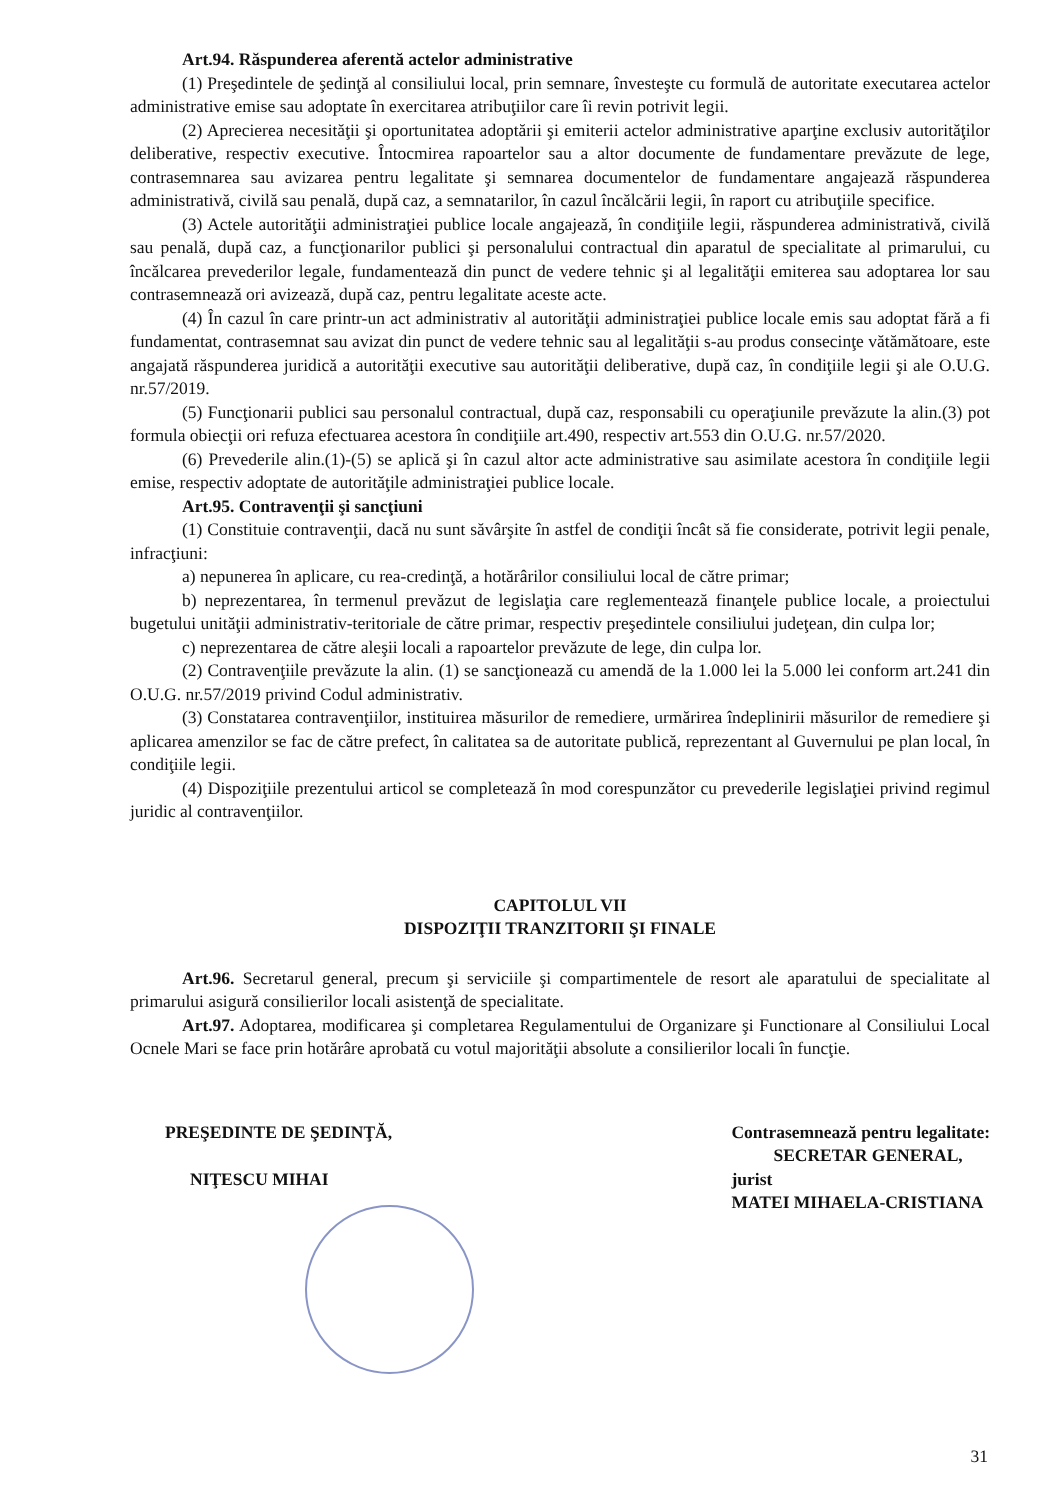Art.94. Răspunderea aferentă actelor administrative
(1) Preşedintele de şedinţă al consiliului local, prin semnare, învesteşte cu formulă de autoritate executarea actelor administrative emise sau adoptate în exercitarea atribuţiilor care îi revin potrivit legii.
(2) Aprecierea necesităţii şi oportunitatea adoptării şi emiterii actelor administrative aparţine exclusiv autorităţilor deliberative, respectiv executive. Întocmirea rapoartelor sau a altor documente de fundamentare prevăzute de lege, contrasemnarea sau avizarea pentru legalitate şi semnarea documentelor de fundamentare angajează răspunderea administrativă, civilă sau penală, după caz, a semnatarilor, în cazul încălcării legii, în raport cu atribuţiile specifice.
(3) Actele autorităţii administraţiei publice locale angajează, în condiţiile legii, răspunderea administrativă, civilă sau penală, după caz, a funcţionarilor publici şi personalului contractual din aparatul de specialitate al primarului, cu încălcarea prevederilor legale, fundamentează din punct de vedere tehnic şi al legalităţii emiterea sau adoptarea lor sau contrasemnează ori avizează, după caz, pentru legalitate aceste acte.
(4) În cazul în care printr-un act administrativ al autorităţii administraţiei publice locale emis sau adoptat fără a fi fundamentat, contrasemnat sau avizat din punct de vedere tehnic sau al legalităţii s-au produs consecinţe vătămătoare, este angajată răspunderea juridică a autorităţii executive sau autorităţii deliberative, după caz, în condiţiile legii şi ale O.U.G. nr.57/2019.
(5) Funcţionarii publici sau personalul contractual, după caz, responsabili cu operaţiunile prevăzute la alin.(3) pot formula obiecţii ori refuza efectuarea acestora în condiţiile art.490, respectiv art.553 din O.U.G. nr.57/2020.
(6) Prevederile alin.(1)-(5) se aplică şi în cazul altor acte administrative sau asimilate acestora în condiţiile legii emise, respectiv adoptate de autorităţile administraţiei publice locale.
Art.95. Contravenţii şi sancţiuni
(1) Constituie contravenţii, dacă nu sunt săvârşite în astfel de condiţii încât să fie considerate, potrivit legii penale, infracţiuni:
a) nepunerea în aplicare, cu rea-credinţă, a hotărârilor consiliului local de către primar;
b) neprezentarea, în termenul prevăzut de legislaţia care reglementează finanţele publice locale, a proiectului bugetului unităţii administrativ-teritoriale de către primar, respectiv preşedintele consiliului judeţean, din culpa lor;
c) neprezentarea de către aleşii locali a rapoartelor prevăzute de lege, din culpa lor.
(2) Contravenţiile prevăzute la alin. (1) se sancţionează cu amendă de la 1.000 lei la 5.000 lei conform art.241 din O.U.G. nr.57/2019 privind Codul administrativ.
(3) Constatarea contravenţiilor, instituirea măsurilor de remediere, urmărirea îndeplinirii măsurilor de remediere şi aplicarea amenzilor se fac de către prefect, în calitatea sa de autoritate publică, reprezentant al Guvernului pe plan local, în condiţiile legii.
(4) Dispoziţiile prezentului articol se completează în mod corespunzător cu prevederile legislaţiei privind regimul juridic al contravenţiilor.
CAPITOLUL VII
DISPOZIŢII TRANZITORII ŞI FINALE
Art.96. Secretarul general, precum şi serviciile şi compartimentele de resort ale aparatului de specialitate al primarului asigură consilierilor locali asistenţă de specialitate.
Art.97. Adoptarea, modificarea şi completarea Regulamentului de Organizare şi Functionare al Consiliului Local Ocnele Mari se face prin hotărâre aprobată cu votul majorităţii absolute a consilierilor locali în funcţie.
PREŞEDINTE DE ŞEDINŢĂ,
NIŢESCU MIHAI
Contrasemnează pentru legalitate:
SECRETAR GENERAL,
jurist
MATEI MIHAELA-CRISTIANA
31